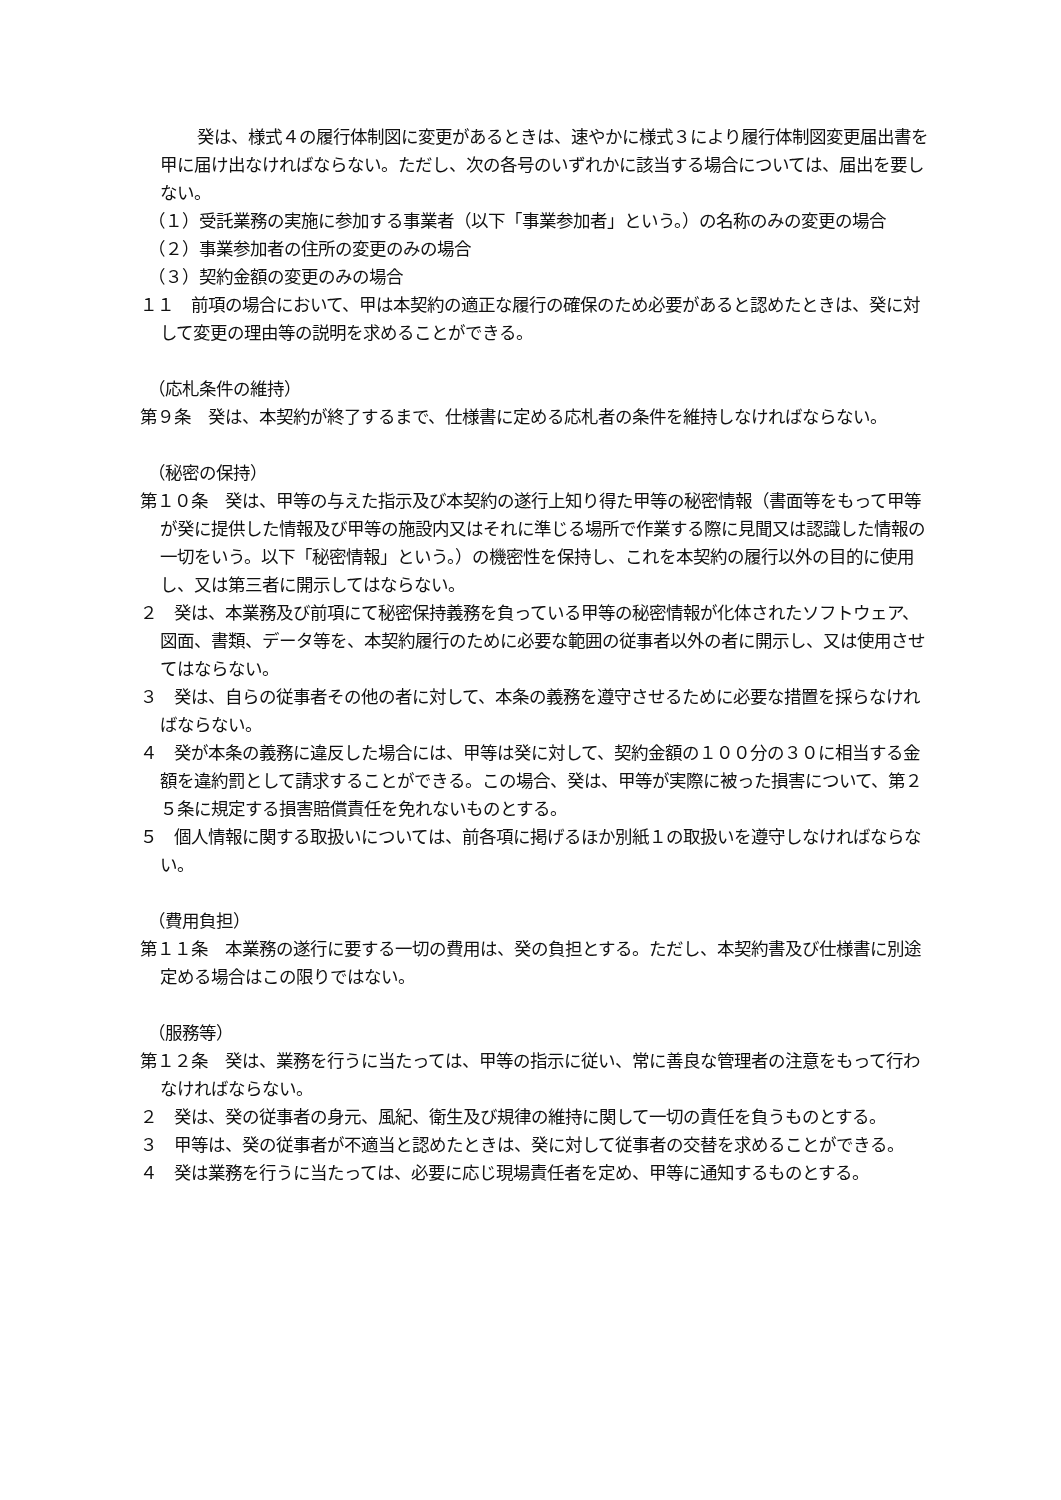癸は、様式４の履行体制図に変更があるときは、速やかに様式３により履行体制図変更届出書を甲に届け出なければならない。ただし、次の各号のいずれかに該当する場合については、届出を要しない。
（１）受託業務の実施に参加する事業者（以下「事業参加者」という。）の名称のみの変更の場合
（２）事業参加者の住所の変更のみの場合
（３）契約金額の変更のみの場合
１１　前項の場合において、甲は本契約の適正な履行の確保のため必要があると認めたときは、癸に対して変更の理由等の説明を求めることができる。
（応札条件の維持）
第９条　癸は、本契約が終了するまで、仕様書に定める応札者の条件を維持しなければならない。
（秘密の保持）
第１０条　癸は、甲等の与えた指示及び本契約の遂行上知り得た甲等の秘密情報（書面等をもって甲等が癸に提供した情報及び甲等の施設内又はそれに準じる場所で作業する際に見聞又は認識した情報の一切をいう。以下「秘密情報」という。）の機密性を保持し、これを本契約の履行以外の目的に使用し、又は第三者に開示してはならない。
２　癸は、本業務及び前項にて秘密保持義務を負っている甲等の秘密情報が化体されたソフトウェア、図面、書類、データ等を、本契約履行のために必要な範囲の従事者以外の者に開示し、又は使用させてはならない。
３　癸は、自らの従事者その他の者に対して、本条の義務を遵守させるために必要な措置を採らなければならない。
４　癸が本条の義務に違反した場合には、甲等は癸に対して、契約金額の１００分の３０に相当する金額を違約罰として請求することができる。この場合、癸は、甲等が実際に被った損害について、第２５条に規定する損害賠償責任を免れないものとする。
５　個人情報に関する取扱いについては、前各項に掲げるほか別紙１の取扱いを遵守しなければならない。
（費用負担）
第１１条　本業務の遂行に要する一切の費用は、癸の負担とする。ただし、本契約書及び仕様書に別途定める場合はこの限りではない。
（服務等）
第１２条　癸は、業務を行うに当たっては、甲等の指示に従い、常に善良な管理者の注意をもって行わなければならない。
２　癸は、癸の従事者の身元、風紀、衛生及び規律の維持に関して一切の責任を負うものとする。
３　甲等は、癸の従事者が不適当と認めたときは、癸に対して従事者の交替を求めることができる。
４　癸は業務を行うに当たっては、必要に応じ現場責任者を定め、甲等に通知するものとする。